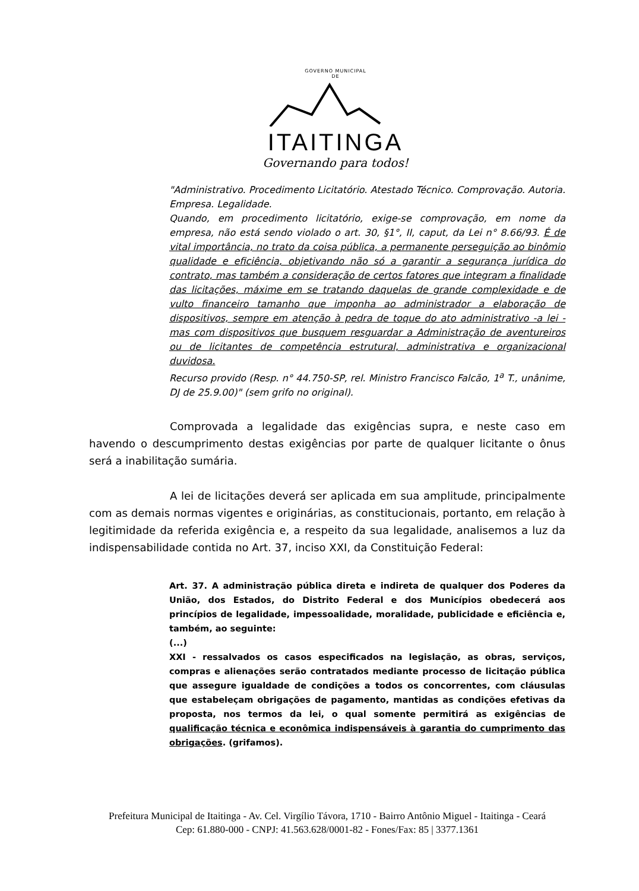GOVERNO MUNICIPAL
DE
ITAITINGA
Governando para todos!
"Administrativo. Procedimento Licitatório. Atestado Técnico. Comprovação. Autoria. Empresa. Legalidade.
Quando, em procedimento licitatório, exige-se comprovação, em nome da empresa, não está sendo violado o art. 30, §1°, II, caput, da Lei n° 8.66/93. É de vital importância, no trato da coisa pública, a permanente perseguição ao binômio qualidade e eficiência, objetivando não só a garantir a segurança jurídica do contrato, mas também a consideração de certos fatores que integram a finalidade das licitações, máxime em se tratando daquelas de grande complexidade e de vulto financeiro tamanho que imponha ao administrador a elaboração de dispositivos, sempre em atenção à pedra de toque do ato administrativo -a lei - mas com dispositivos que busquem resguardar a Administração de aventureiros ou de licitantes de competência estrutural, administrativa e organizacional duvidosa.
Recurso provido (Resp. n° 44.750-SP, rel. Ministro Francisco Falcão, 1<sup>a</sup> T., unânime, DJ de 25.9.00)" (sem grifo no original).
Comprovada a legalidade das exigências supra, e neste caso em havendo o descumprimento destas exigências por parte de qualquer licitante o ônus será a inabilitação sumária.
A lei de licitações deverá ser aplicada em sua amplitude, principalmente com as demais normas vigentes e originárias, as constitucionais, portanto, em relação à legitimidade da referida exigência e, a respeito da sua legalidade, analisemos a luz da indispensabilidade contida no Art. 37, inciso XXI, da Constituição Federal:
Art. 37. A administração pública direta e indireta de qualquer dos Poderes da União, dos Estados, do Distrito Federal e dos Municípios obedecerá aos princípios de legalidade, impessoalidade, moralidade, publicidade e eficiência e, também, ao seguinte:
(...)
XXI - ressalvados os casos especificados na legislação, as obras, serviços, compras e alienações serão contratados mediante processo de licitação pública que assegure igualdade de condições a todos os concorrentes, com cláusulas que estabeleçam obrigações de pagamento, mantidas as condições efetivas da proposta, nos termos da lei, o qual somente permitirá as exigências de qualificação técnica e econômica indispensáveis à garantia do cumprimento das obrigações. (grifamos).
Prefeitura Municipal de Itaitinga - Av. Cel. Virgílio Távora, 1710 - Bairro Antônio Miguel - Itaitinga - Ceará
Cep: 61.880-000 - CNPJ: 41.563.628/0001-82 - Fones/Fax: 85 | 3377.1361